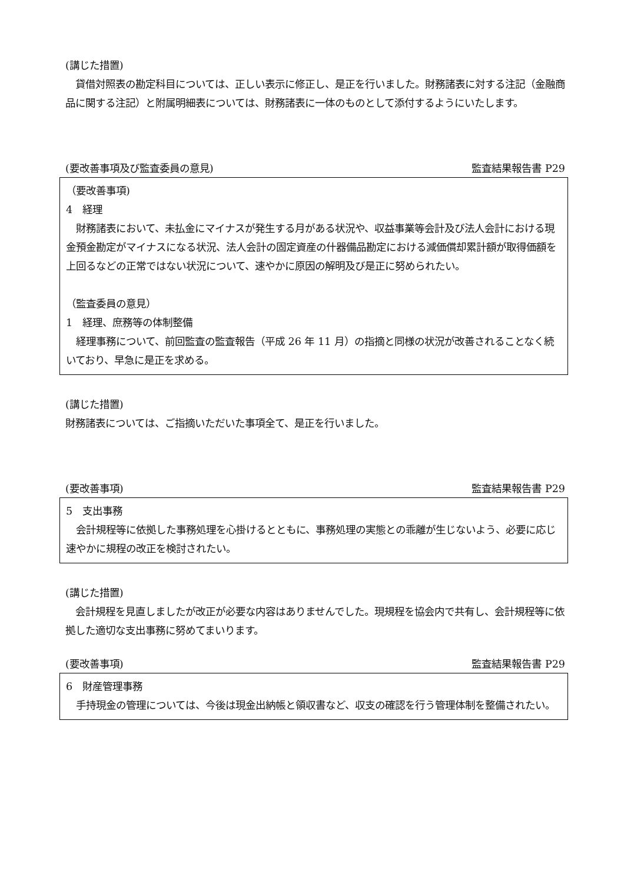(講じた措置)
　貸借対照表の勘定科目については、正しい表示に修正し、是正を行いました。財務諸表に対する注記（金融商品に関する注記）と附属明細表については、財務諸表に一体のものとして添付するようにいたします。
(要改善事項及び監査委員の意見) 監査結果報告書 P29
（要改善事項)
4　経理
　財務諸表において、未払金にマイナスが発生する月がある状況や、収益事業等会計及び法人会計における現金預金勘定がマイナスになる状況、法人会計の固定資産の什器備品勘定における減価償却累計額が取得価額を上回るなどの正常ではない状況について、速やかに原因の解明及び是正に努められたい。
（監査委員の意見）
1　経理、庶務等の体制整備
　経理事務について、前回監査の監査報告（平成 26 年 11 月）の指摘と同様の状況が改善されることなく続いており、早急に是正を求める。
(講じた措置)
財務諸表については、ご指摘いただいた事項全て、是正を行いました。
(要改善事項) 監査結果報告書 P29
5　支出事務
　会計規程等に依拠した事務処理を心掛けるとともに、事務処理の実態との乖離が生じないよう、必要に応じ速やかに規程の改正を検討されたい。
(講じた措置)
　会計規程を見直しましたが改正が必要な内容はありませんでした。現規程を協会内で共有し、会計規程等に依拠した適切な支出事務に努めてまいります。
(要改善事項) 監査結果報告書 P29
6　財産管理事務
　手持現金の管理については、今後は現金出納帳と領収書など、収支の確認を行う管理体制を整備されたい。